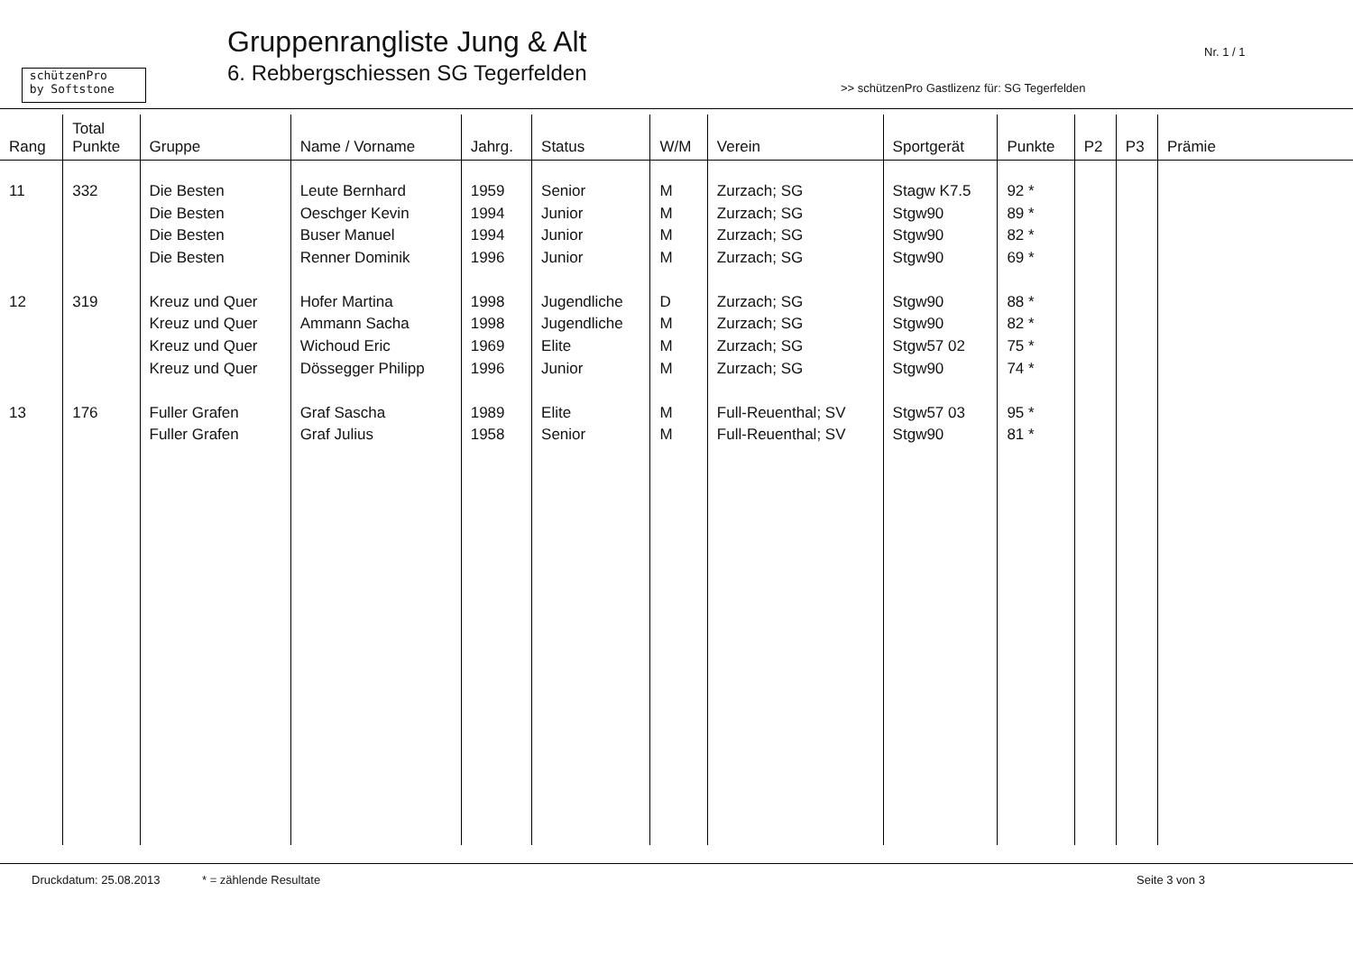schützenPro
by Softstone
Gruppenrangliste Jung & Alt
6. Rebbergschiessen SG Tegerfelden
Nr. 1 / 1
>> schützenPro Gastlizenz für: SG Tegerfelden
| Rang | Total Punkte | Gruppe | Name / Vorname | Jahrg. | Status | W/M | Verein | Sportgerät | Punkte | P2 | P3 | Prämie |
| --- | --- | --- | --- | --- | --- | --- | --- | --- | --- | --- | --- | --- |
| 11 | 332 | Die Besten | Leute Bernhard | 1959 | Senior | M | Zurzach; SG | Stagw K7.5 | 92 * | | | |
| | | Die Besten | Oeschger Kevin | 1994 | Junior | M | Zurzach; SG | Stgw90 | 89 * | | | |
| | | Die Besten | Buser Manuel | 1994 | Junior | M | Zurzach; SG | Stgw90 | 82 * | | | |
| | | Die Besten | Renner Dominik | 1996 | Junior | M | Zurzach; SG | Stgw90 | 69 * | | | |
| 12 | 319 | Kreuz und Quer | Hofer Martina | 1998 | Jugendliche | D | Zurzach; SG | Stgw90 | 88 * | | | |
| | | Kreuz und Quer | Ammann Sacha | 1998 | Jugendliche | M | Zurzach; SG | Stgw90 | 82 * | | | |
| | | Kreuz und Quer | Wichoud Eric | 1969 | Elite | M | Zurzach; SG | Stgw57 02 | 75 * | | | |
| | | Kreuz und Quer | Dössegger Philipp | 1996 | Junior | M | Zurzach; SG | Stgw90 | 74 * | | | |
| 13 | 176 | Fuller Grafen | Graf Sascha | 1989 | Elite | M | Full-Reuenthal; SV | Stgw57 03 | 95 * | | | |
| | | Fuller Grafen | Graf Julius | 1958 | Senior | M | Full-Reuenthal; SV | Stgw90 | 81 * | | | |
Druckdatum: 25.08.2013 * = zählende Resultate Seite 3 von 3